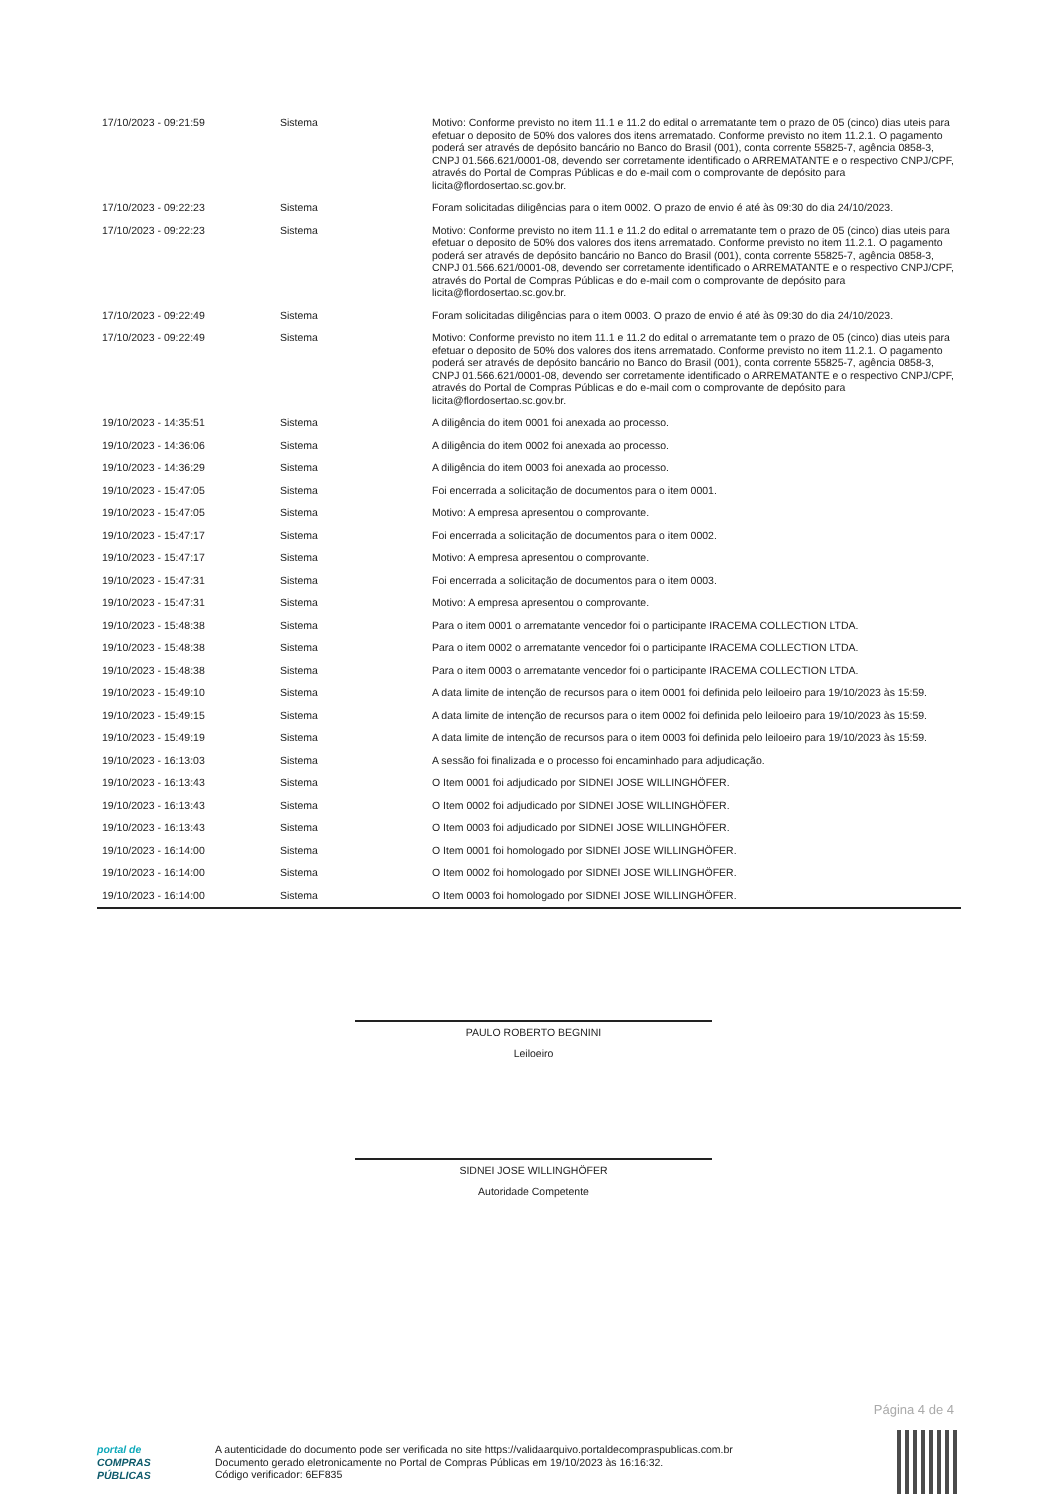| 17/10/2023 - 09:21:59 | Sistema | Motivo: Conforme previsto no item 11.1 e 11.2 do edital o arrematante tem o prazo de 05 (cinco) dias uteis para efetuar o deposito de 50% dos valores dos itens arrematado. Conforme previsto no item 11.2.1. O pagamento poderá ser através de depósito bancário no Banco do Brasil (001), conta corrente 55825-7, agência 0858-3, CNPJ 01.566.621/0001-08, devendo ser corretamente identificado o ARREMATANTE e o respectivo CNPJ/CPF, através do Portal de Compras Públicas e do e-mail com o comprovante de depósito para licita@flordosertao.sc.gov.br. |
| 17/10/2023 - 09:22:23 | Sistema | Foram solicitadas diligências para o item 0002. O prazo de envio é até às 09:30 do dia 24/10/2023. |
| 17/10/2023 - 09:22:23 | Sistema | Motivo: Conforme previsto no item 11.1 e 11.2 do edital o arrematante tem o prazo de 05 (cinco) dias uteis para efetuar o deposito de 50% dos valores dos itens arrematado. Conforme previsto no item 11.2.1. O pagamento poderá ser através de depósito bancário no Banco do Brasil (001), conta corrente 55825-7, agência 0858-3, CNPJ 01.566.621/0001-08, devendo ser corretamente identificado o ARREMATANTE e o respectivo CNPJ/CPF, através do Portal de Compras Públicas e do e-mail com o comprovante de depósito para licita@flordosertao.sc.gov.br. |
| 17/10/2023 - 09:22:49 | Sistema | Foram solicitadas diligências para o item 0003. O prazo de envio é até às 09:30 do dia 24/10/2023. |
| 17/10/2023 - 09:22:49 | Sistema | Motivo: Conforme previsto no item 11.1 e 11.2 do edital o arrematante tem o prazo de 05 (cinco) dias uteis para efetuar o deposito de 50% dos valores dos itens arrematado. Conforme previsto no item 11.2.1. O pagamento poderá ser através de depósito bancário no Banco do Brasil (001), conta corrente 55825-7, agência 0858-3, CNPJ 01.566.621/0001-08, devendo ser corretamente identificado o ARREMATANTE e o respectivo CNPJ/CPF, através do Portal de Compras Públicas e do e-mail com o comprovante de depósito para licita@flordosertao.sc.gov.br. |
| 19/10/2023 - 14:35:51 | Sistema | A diligência do item 0001 foi anexada ao processo. |
| 19/10/2023 - 14:36:06 | Sistema | A diligência do item 0002 foi anexada ao processo. |
| 19/10/2023 - 14:36:29 | Sistema | A diligência do item 0003 foi anexada ao processo. |
| 19/10/2023 - 15:47:05 | Sistema | Foi encerrada a solicitação de documentos para o item 0001. |
| 19/10/2023 - 15:47:05 | Sistema | Motivo: A empresa apresentou o comprovante. |
| 19/10/2023 - 15:47:17 | Sistema | Foi encerrada a solicitação de documentos para o item 0002. |
| 19/10/2023 - 15:47:17 | Sistema | Motivo: A empresa apresentou o comprovante. |
| 19/10/2023 - 15:47:31 | Sistema | Foi encerrada a solicitação de documentos para o item 0003. |
| 19/10/2023 - 15:47:31 | Sistema | Motivo: A empresa apresentou o comprovante. |
| 19/10/2023 - 15:48:38 | Sistema | Para o item 0001 o arrematante vencedor foi o participante IRACEMA COLLECTION LTDA. |
| 19/10/2023 - 15:48:38 | Sistema | Para o item 0002 o arrematante vencedor foi o participante IRACEMA COLLECTION LTDA. |
| 19/10/2023 - 15:48:38 | Sistema | Para o item 0003 o arrematante vencedor foi o participante IRACEMA COLLECTION LTDA. |
| 19/10/2023 - 15:49:10 | Sistema | A data limite de intenção de recursos para o item 0001 foi definida pelo leiloeiro para 19/10/2023 às 15:59. |
| 19/10/2023 - 15:49:15 | Sistema | A data limite de intenção de recursos para o item 0002 foi definida pelo leiloeiro para 19/10/2023 às 15:59. |
| 19/10/2023 - 15:49:19 | Sistema | A data limite de intenção de recursos para o item 0003 foi definida pelo leiloeiro para 19/10/2023 às 15:59. |
| 19/10/2023 - 16:13:03 | Sistema | A sessão foi finalizada e o processo foi encaminhado para adjudicação. |
| 19/10/2023 - 16:13:43 | Sistema | O Item 0001 foi adjudicado por SIDNEI JOSE WILLINGHÖFER. |
| 19/10/2023 - 16:13:43 | Sistema | O Item 0002 foi adjudicado por SIDNEI JOSE WILLINGHÖFER. |
| 19/10/2023 - 16:13:43 | Sistema | O Item 0003 foi adjudicado por SIDNEI JOSE WILLINGHÖFER. |
| 19/10/2023 - 16:14:00 | Sistema | O Item 0001 foi homologado por SIDNEI JOSE WILLINGHÖFER. |
| 19/10/2023 - 16:14:00 | Sistema | O Item 0002 foi homologado por SIDNEI JOSE WILLINGHÖFER. |
| 19/10/2023 - 16:14:00 | Sistema | O Item 0003 foi homologado por SIDNEI JOSE WILLINGHÖFER. |
PAULO ROBERTO BEGNINI
Leiloeiro
SIDNEI JOSE WILLINGHÖFER
Autoridade Competente
Página 4 de 4
portal de
COMPRAS
PÚBLICAS
A autenticidade do documento pode ser verificada no site https://validaarquivo.portaldecompraspublicas.com.br
Documento gerado eletronicamente no Portal de Compras Públicas em 19/10/2023 às 16:16:32.
Código verificador: 6EF835